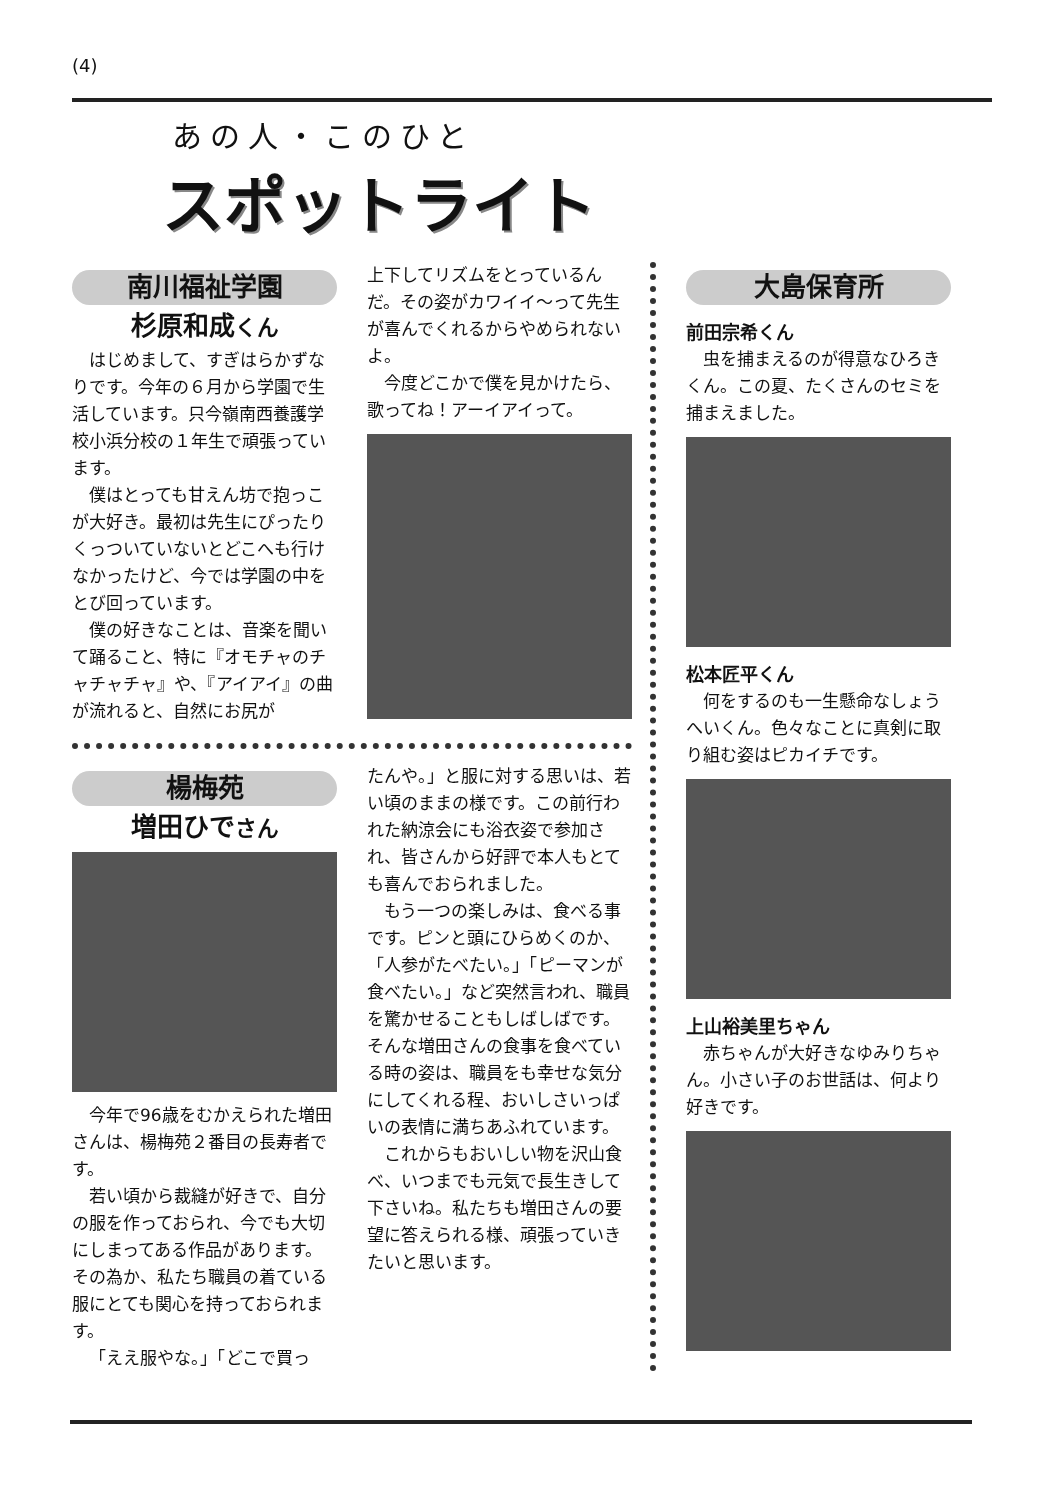(4)
あの人・このひと
スポットライト
南川福祉学園
杉原和成くん
はじめまして、すぎはらかずなりです。今年の６月から学園で生活しています。只今嶺南西養護学校小浜分校の１年生で頑張っています。
僕はとっても甘えん坊で抱っこが大好き。最初は先生にぴったりくっついていないとどこへも行けなかったけど、今では学園の中をとび回っています。
僕の好きなことは、音楽を聞いて踊ること、特に『オモチャのチャチャチャ』や、『アイアイ』の曲が流れると、自然にお尻が
上下してリズムをとっているんだ。その姿がカワイイ〜って先生が喜んでくれるからやめられないよ。
今度どこかで僕を見かけたら、歌ってね！アーイアイって。
楊梅苑
増田ひでさん
今年で96歳をむかえられた増田さんは、楊梅苑２番目の長寿者です。
若い頃から裁縫が好きで、自分の服を作っておられ、今でも大切にしまってある作品があります。その為か、私たち職員の着ている服にとても関心を持っておられます。
「ええ服やな。」「どこで買っ
たんや。」と服に対する思いは、若い頃のままの様です。この前行われた納涼会にも浴衣姿で参加され、皆さんから好評で本人もとても喜んでおられました。
もう一つの楽しみは、食べる事です。ピンと頭にひらめくのか、「人参がたべたい。」「ピーマンが食べたい。」など突然言われ、職員を驚かせることもしばしばです。そんな増田さんの食事を食べている時の姿は、職員をも幸せな気分にしてくれる程、おいしさいっぱいの表情に満ちあふれています。
これからもおいしい物を沢山食べ、いつまでも元気で長生きして下さいね。私たちも増田さんの要望に答えられる様、頑張っていきたいと思います。
大島保育所
前田宗希くん
虫を捕まえるのが得意なひろきくん。この夏、たくさんのセミを捕まえました。
松本匠平くん
何をするのも一生懸命なしょうへいくん。色々なことに真剣に取り組む姿はピカイチです。
上山裕美里ちゃん
赤ちゃんが大好きなゆみりちゃん。小さい子のお世話は、何より好きです。